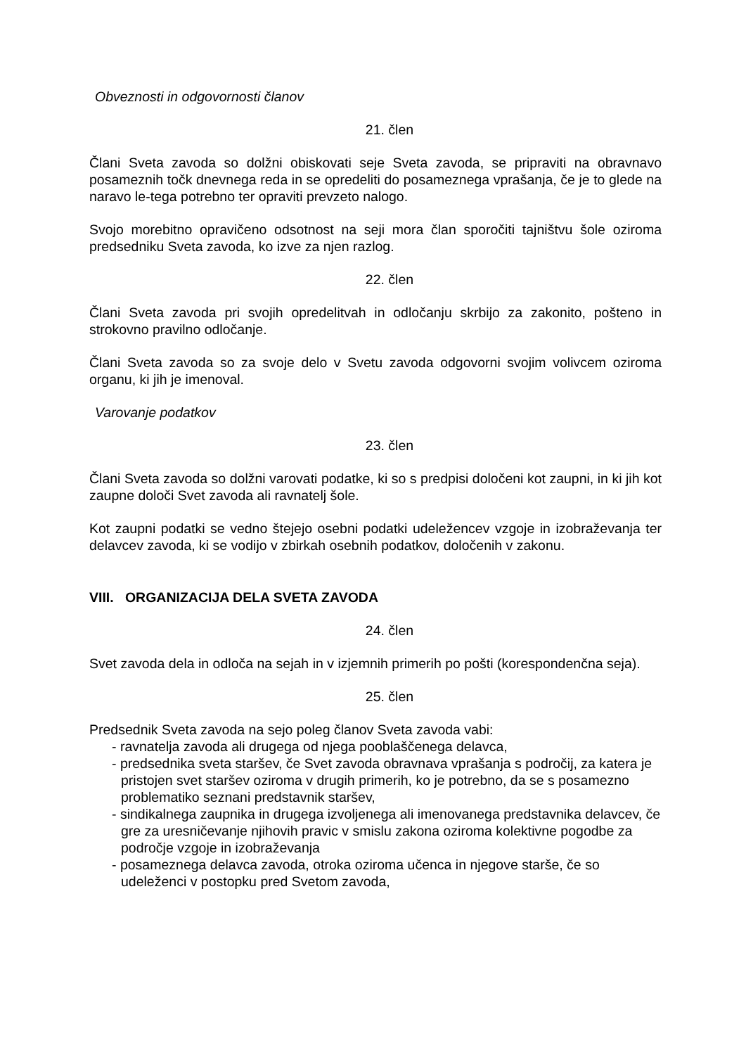Obveznosti in odgovornosti članov
21. člen
Člani Sveta zavoda so dolžni obiskovati seje Sveta zavoda, se pripraviti na obravnavo posameznih točk dnevnega reda in se opredeliti do posameznega vprašanja, če je to glede na naravo le-tega potrebno ter opraviti prevzeto nalogo.
Svojo morebitno opravičeno odsotnost na seji mora član sporočiti tajništvu šole oziroma predsedniku Sveta zavoda, ko izve za njen razlog.
22. člen
Člani Sveta zavoda pri svojih opredelitvah in odločanju skrbijo za zakonito, pošteno in strokovno pravilno odločanje.
Člani Sveta zavoda so za svoje delo v Svetu zavoda odgovorni svojim volivcem oziroma organu, ki jih je imenoval.
Varovanje podatkov
23. člen
Člani Sveta zavoda so dolžni varovati podatke, ki so s predpisi določeni kot zaupni, in ki jih kot zaupne določi Svet zavoda ali ravnatelj šole.
Kot zaupni podatki se vedno štejejo osebni podatki udeležencev vzgoje in izobraževanja ter delavcev zavoda, ki se vodijo v zbirkah osebnih podatkov, določenih v zakonu.
VIII. ORGANIZACIJA DELA SVETA ZAVODA
24. člen
Svet zavoda dela in odloča na sejah in v izjemnih primerih po pošti (korespondenčna seja).
25. člen
Predsednik Sveta zavoda na sejo poleg članov Sveta zavoda vabi:
- ravnatelja zavoda ali drugega od njega pooblaščenega delavca,
- predsednika sveta staršev, če Svet zavoda obravnava vprašanja s področij, za katera je pristojen svet staršev oziroma v drugih primerih, ko je potrebno, da se s posamezno problematiko seznani predstavnik staršev,
- sindikalnega zaupnika in drugega izvoljenega ali imenovanega predstavnika delavcev, če gre za uresničevanje njihovih pravic v smislu zakona oziroma kolektivne pogodbe za področje vzgoje in izobraževanja
- posameznega delavca zavoda, otroka oziroma učenca in njegove starše, če so udeleženci v postopku pred Svetom zavoda,